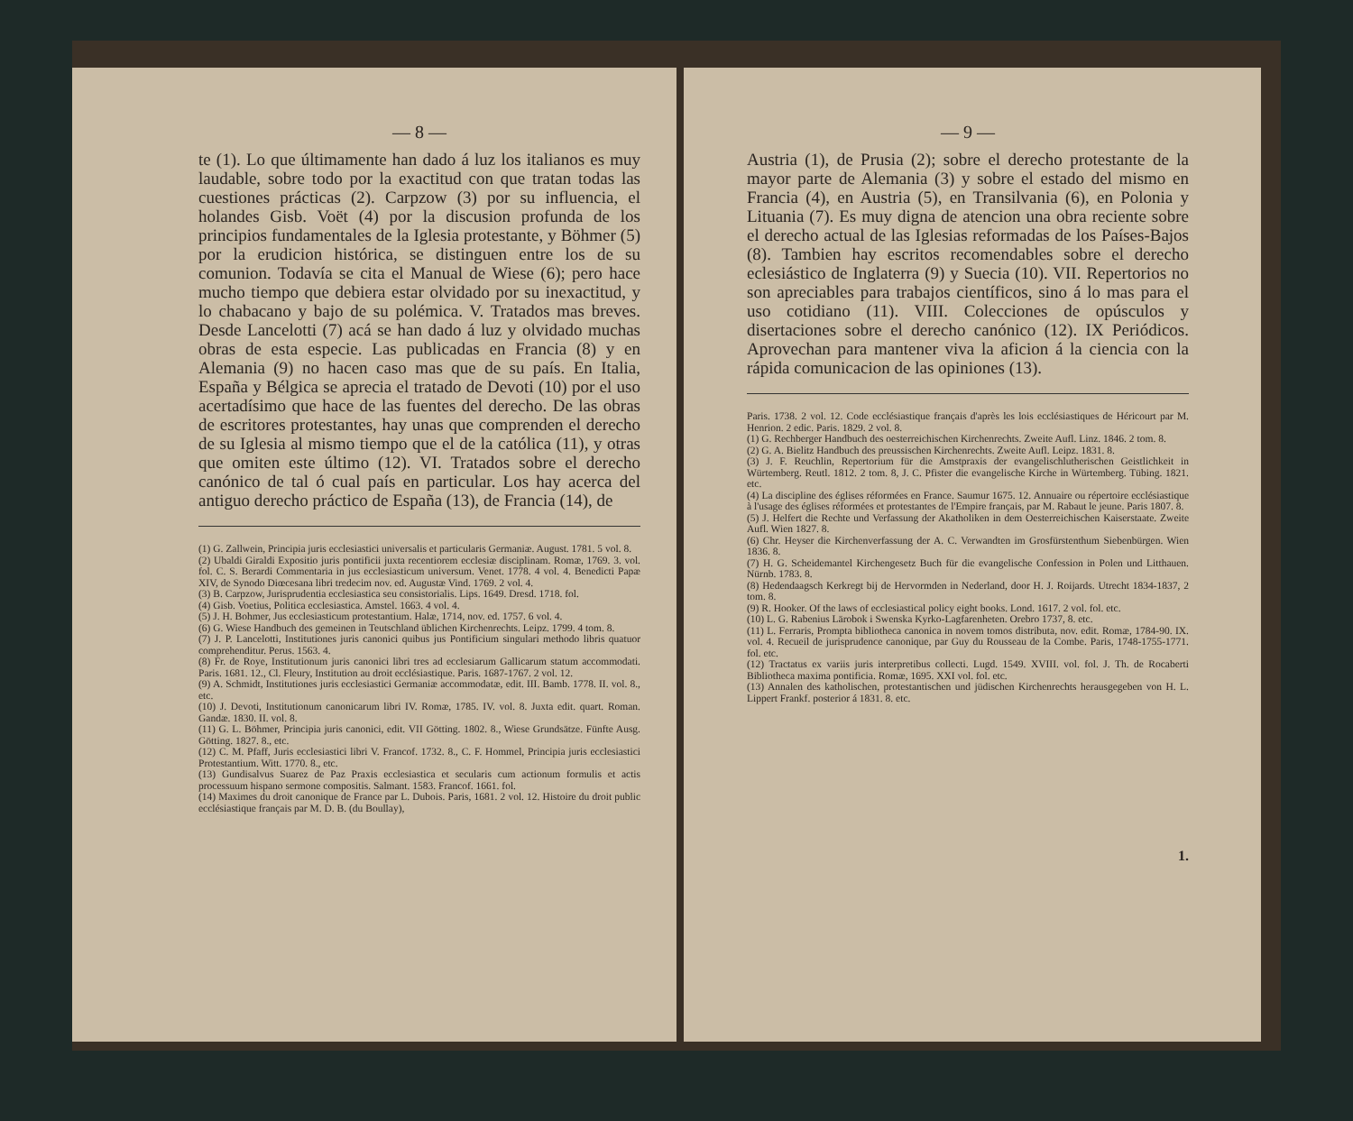— 8 —
te (1). Lo que últimamente han dado á luz los italianos es muy laudable, sobre todo por la exactitud con que tratan todas las cuestiones prácticas (2). Carpzow (3) por su influencia, el holandes Gisb. Voët (4) por la discusion profunda de los principios fundamentales de la Iglesia protestante, y Böhmer (5) por la erudicion histórica, se distinguen entre los de su comunion. Todavía se cita el Manual de Wiese (6); pero hace mucho tiempo que debiera estar olvidado por su inexactitud, y lo chabacano y bajo de su polémica. V. Tratados mas breves. Desde Lancelotti (7) acá se han dado á luz y olvidado muchas obras de esta especie. Las publicadas en Francia (8) y en Alemania (9) no hacen caso mas que de su país. En Italia, España y Bélgica se aprecia el tratado de Devoti (10) por el uso acertadísimo que hace de las fuentes del derecho. De las obras de escritores protestantes, hay unas que comprenden el derecho de su Iglesia al mismo tiempo que el de la católica (11), y otras que omiten este último (12). VI. Tratados sobre el derecho canónico de tal ó cual país en particular. Los hay acerca del antiguo derecho práctico de España (13), de Francia (14), de
(1) G. Zallwein, Principia juris ecclesiastici universalis et particularis Germaniæ. August. 1781. 5 vol. 8.
(2) Ubaldi Giraldi Expositio juris pontificii juxta recentiorem ecclesiæ disciplinam. Romæ, 1769. 3. vol. fol. C. S. Berardi Commentaria in jus ecclesiasticum universum. Venet. 1778. 4 vol. 4. Benedicti Papæ XIV, de Synodo Diœcesana libri tredecim nov. ed. Augustæ Vind. 1769. 2 vol. 4.
(3) B. Carpzow, Jurisprudentia ecclesiastica seu consistorialis. Lips. 1649. Dresd. 1718. fol.
(4) Gisb. Voetius, Politica ecclesiastica. Amstel. 1663. 4 vol. 4.
(5) J. H. Bohmer, Jus ecclesiasticum protestantium. Halæ, 1714, nov. ed. 1757. 6 vol. 4.
(6) G. Wiese Handbuch des gemeinen in Teutschland üblichen Kirchenrechts. Leipz. 1799. 4 tom. 8.
(7) J. P. Lancelotti, Institutiones juris canonici quibus jus Pontificium singulari methodo libris quatuor comprehenditur. Perus. 1563. 4.
(8) Fr. de Roye, Institutionum juris canonici libri tres ad ecclesiarum Gallicarum statum accommodati. Paris. 1681. 12., Cl. Fleury, Institution au droit ecclésiastique. Paris. 1687-1767. 2 vol. 12.
(9) A. Schmidt, Institutiones juris ecclesiastici Germaniæ accommodatæ, edit. III. Bamb. 1778. II. vol. 8., etc.
(10) J. Devoti, Institutionum canonicarum libri IV. Romæ, 1785. IV. vol. 8. Juxta edit. quart. Roman. Gandæ. 1830. II. vol. 8.
(11) G. L. Böhmer, Principia juris canonici, edit. VII Götting. 1802. 8., Wiese Grundsätze. Fünfte Ausg. Götting. 1827. 8., etc.
(12) C. M. Pfaff, Juris ecclesiastici libri V. Francof. 1732. 8., C. F. Hommel, Principia juris ecclesiastici Protestantium. Witt. 1770. 8., etc.
(13) Gundisalvus Suarez de Paz Praxis ecclesiastica et secularis cum actionum formulis et actis processuum hispano sermone compositis. Salmant. 1583. Francof. 1661. fol.
(14) Maximes du droit canonique de France par L. Dubois. Paris, 1681. 2 vol. 12. Histoire du droit public ecclésiastique français par M. D. B. (du Boullay),
— 9 —
Austria (1), de Prusia (2); sobre el derecho protestante de la mayor parte de Alemania (3) y sobre el estado del mismo en Francia (4), en Austria (5), en Transilvania (6), en Polonia y Lituania (7). Es muy digna de atencion una obra reciente sobre el derecho actual de las Iglesias reformadas de los Países-Bajos (8). Tambien hay escritos recomendables sobre el derecho eclesiástico de Inglaterra (9) y Suecia (10). VII. Repertorios no son apreciables para trabajos científicos, sino á lo mas para el uso cotidiano (11). VIII. Colecciones de opúsculos y disertaciones sobre el derecho canónico (12). IX Periódicos. Aprovechan para mantener viva la aficion á la ciencia con la rápida comunicacion de las opiniones (13).
Paris. 1738. 2 vol. 12. Code ecclésiastique français d'après les lois ecclésiastiques de Héricourt par M. Henrion. 2 edic. Paris. 1829. 2 vol. 8.
(1) G. Rechberger Handbuch des oesterreichischen Kirchenrechts. Zweite Aufl. Linz. 1846. 2 tom. 8.
(2) G. A. Bielitz Handbuch des preussischen Kirchenrechts. Zweite Aufl. Leipz. 1831. 8.
(3) J. F. Reuchlin, Repertorium für die Amstpraxis der evangelischlutherischen Geistlichkeit in Würtemberg. Reutl. 1812. 2 tom. 8, J. C. Pfister die evangelische Kirche in Würtemberg. Tübing. 1821. etc.
(4) La discipline des églises réformées en France. Saumur 1675. 12. Annuaire ou répertoire ecclésiastique à l'usage des églises réformées et protestantes de l'Empire français, par M. Rabaut le jeune. Paris 1807. 8.
(5) J. Helfert die Rechte und Verfassung der Akatholiken in dem Oesterreichischen Kaiserstaate. Zweite Aufl. Wien 1827. 8.
(6) Chr. Heyser die Kirchenverfassung der A. C. Verwandten im Grosfürstenthum Siebenbürgen. Wien 1836. 8.
(7) H. G. Scheidemantel Kirchengesetz Buch für die evangelische Confession in Polen und Litthauen. Nürnb. 1783. 8.
(8) Hedendaagsch Kerkregt bij de Hervormden in Nederland, door H. J. Roijards. Utrecht 1834-1837, 2 tom. 8.
(9) R. Hooker. Of the laws of ecclesiastical policy eight books. Lond. 1617. 2 vol. fol. etc.
(10) L. G. Rabenius Lärobok i Swenska Kyrko-Lagfarenheten. Orebro 1737, 8. etc.
(11) L. Ferraris, Prompta bibliotheca canonica in novem tomos distributa, nov. edit. Romæ, 1784-90. IX. vol. 4. Recueil de jurisprudence canonique, par Guy du Rousseau de la Combe. Paris, 1748-1755-1771. fol. etc.
(12) Tractatus ex variis juris interpretibus collecti. Lugd. 1549. XVIII. vol. fol. J. Th. de Rocaberti Bibliotheca maxima pontificia. Romæ, 1695. XXI vol. fol. etc.
(13) Annalen des katholischen, protestantischen und jüdischen Kirchenrechts herausgegeben von H. L. Lippert Frankf. posterior á 1831. 8. etc.
1.